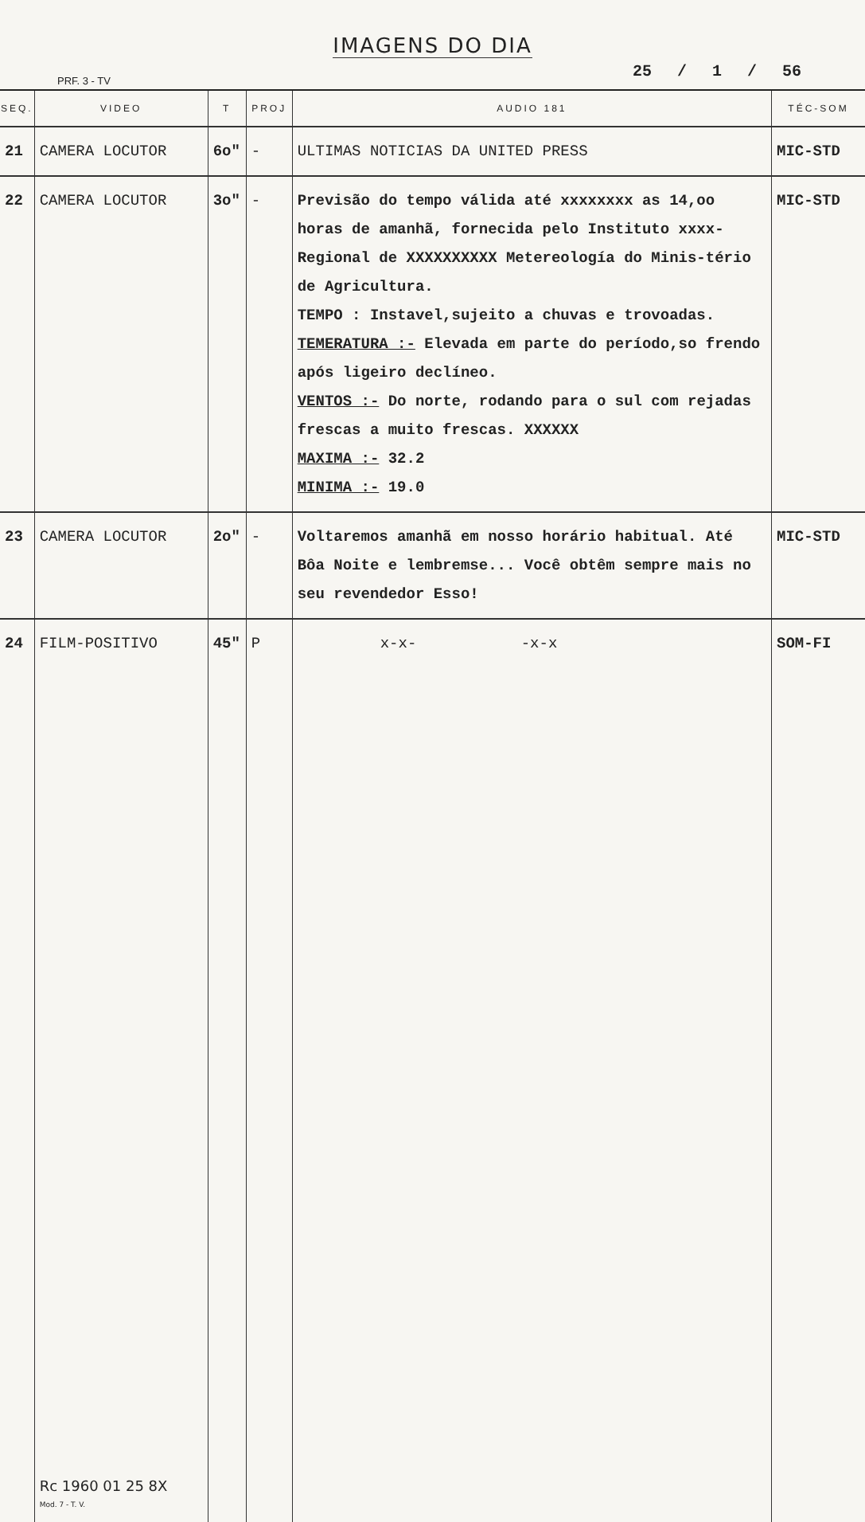IMAGENS DO DIA
PRF. 3 - TV 25 / 1 / 56
| SEQ. | VIDEO | T | PROJ | AUDIO 181 | TÉC-SOM |
| --- | --- | --- | --- | --- | --- |
| 21 | CAMERA LOCUTOR | 6o" | - | ULTIMAS NOTICIAS DA UNITED PRESS | MIC-STD |
| 22 | CAMERA LOCUTOR | 3o" | - | Previsão do tempo válida até xxxxxxxx as 14,oo horas de amanhã, fornecida pelo Instituto xxxx-Regional de XXXXXXXXXX Metereología do Minis-tério de Agricultura. TEMPO : Instavel,sujeito a chuvas e trovoadas. TEMERATURA :- Elevada em parte do período,so frendo após ligeiro declíneo. VENTOS :- Do norte, rodando para o sul com rejadas frescas a muito frescas. XXXXXX MAXIMA :- 32.2 MINIMA :- 19.0 | MIC-STD |
| 23 | CAMERA LOCUTOR | 2o" | - | Voltaremos amanhã em nosso horário habitual. Até Bôa Noite e lembremse... Você obtêm sempre mais no seu revendedor Esso! | MIC-STD |
| 24 | FILM-POSITIVO Rc 1960 01 25 8X Mod. 7 - T. V. | 45" | P | x-x- -x-x | SOM-FI |